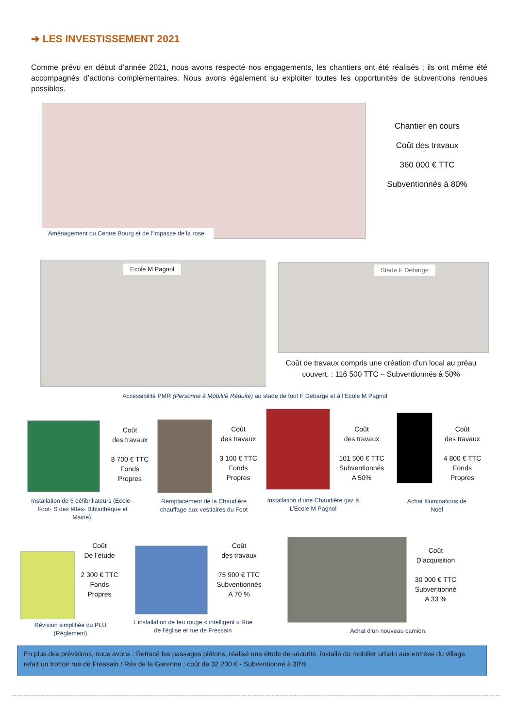➔ LES INVESTISSEMENT 2021
Comme prévu en début d’année 2021, nous avons respecté nos engagements, les chantiers ont été réalisés ; ils ont même été accompagnés d’actions complémentaires. Nous avons également su exploiter toutes les opportunités de subventions rendues possibles.
Aménagement du Centre Bourg et de l’impasse de la rose
Chantier en cours
Coût des travaux
360 000 € TTC
Subventionnés à 80%
Ecole M Pagnol Stade F Debarge
Coût de travaux compris une création d’un local au préau couvert. : 116 500 TTC – Subventionnés à 50%
Accessibilité PMR (Personne à Mobilité Réduite) au stade de foot F Debarge et à l’Ecole M Pagnol
Coût
des travaux
8 700 € TTC
Fonds
Propres
Installation de 5 défibrillateurs (Ecole - Foot- S des fêtes- Bibliothèque et Mairie).
Coût
des travaux
3 100 € TTC
Fonds
Propres
Remplacement de la Chaudière chauffage aux vestiaires du Foot
Coût
des travaux
101 500 € TTC
Subventionnés
A 50%
Installation d’une Chaudière gaz à L’Ecole M Pagnol
Coût
des travaux
4 800 € TTC
Fonds
Propres
Achat Illuminations de Noel
Coût
De l’étude
2 300 € TTC
Fonds
Propres
Révision simplifiée du PLU (Règlement)
Coût
des travaux
75 900 € TTC
Subventionnés
A 70 %
L’installation de feu rouge « intelligent » Rue de l’église et rue de Fressain
Coût
D’acquisition
30 000 € TTC
Subventionné
A 33 %
Achat d’un nouveau camion.
En plus des prévisions, nous avons : Retracé les passages piétons, réalisé une étude de sécurité, installé du mobilier urbain aux entrées du village, refait un trottoir rue de Fressain / Rés de la Garenne : coût de 32 200 € - Subventionné à 30%